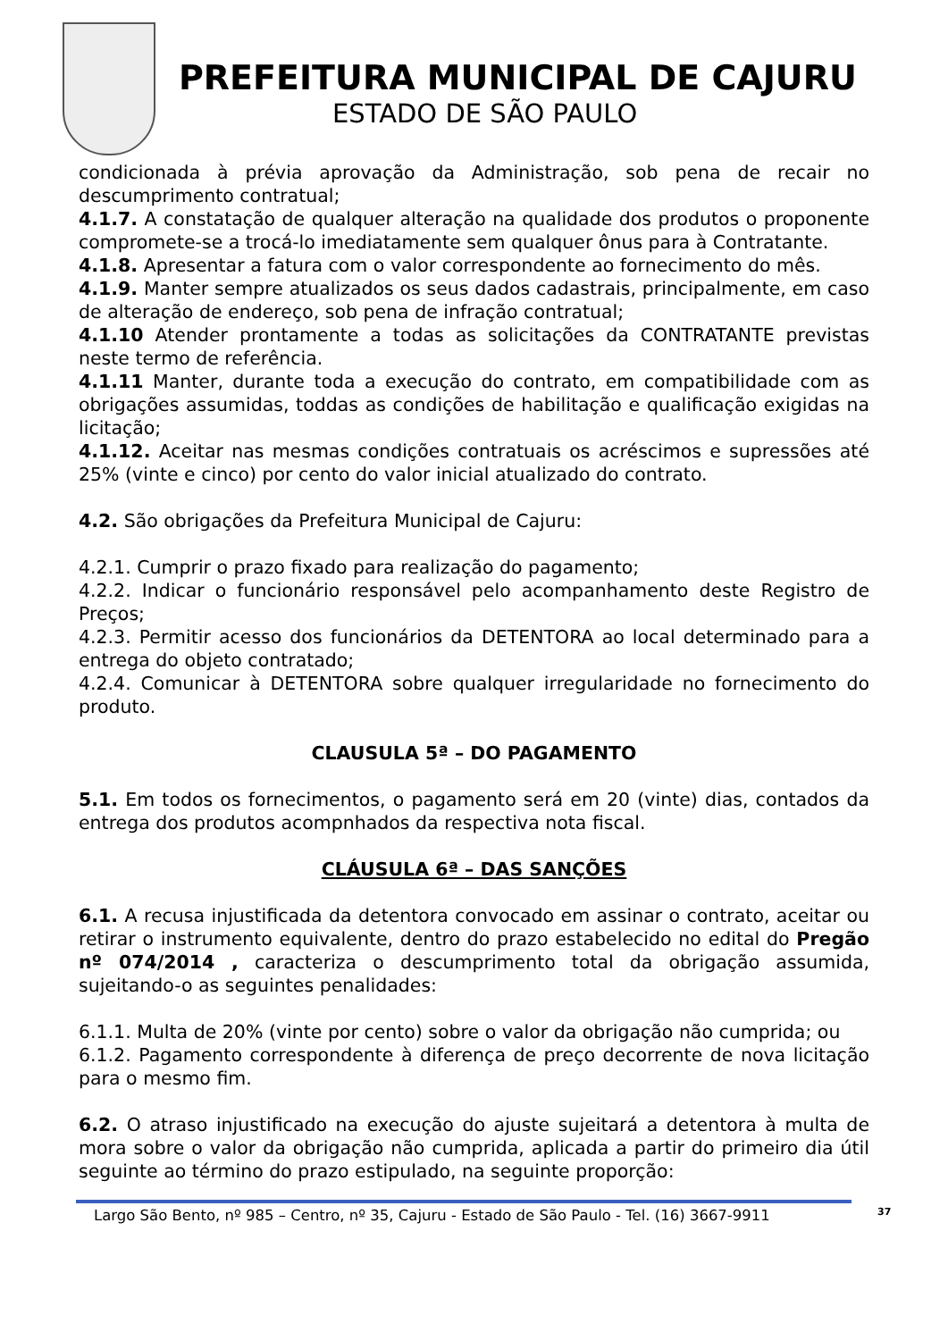PREFEITURA MUNICIPAL DE CAJURU
ESTADO DE SÃO PAULO
condicionada à prévia aprovação da Administração, sob pena de recair no descumprimento contratual;
4.1.7. A constatação de qualquer alteração na qualidade dos produtos o proponente compromete-se a trocá-lo imediatamente sem qualquer ônus para à Contratante.
4.1.8. Apresentar a fatura com o valor correspondente ao fornecimento do mês.
4.1.9. Manter sempre atualizados os seus dados cadastrais, principalmente, em caso de alteração de endereço, sob pena de infração contratual;
4.1.10 Atender prontamente a todas as solicitações da CONTRATANTE previstas neste termo de referência.
4.1.11 Manter, durante toda a execução do contrato, em compatibilidade com as obrigações assumidas, toddas as condições de habilitação e qualificação exigidas na licitação;
4.1.12. Aceitar nas mesmas condições contratuais os acréscimos e supressões até 25% (vinte e cinco) por cento do valor inicial atualizado do contrato.
4.2. São obrigações da Prefeitura Municipal de Cajuru:
4.2.1. Cumprir o prazo fixado para realização do pagamento;
4.2.2. Indicar o funcionário responsável pelo acompanhamento deste Registro de Preços;
4.2.3. Permitir acesso dos funcionários da DETENTORA ao local determinado para a entrega do objeto contratado;
4.2.4. Comunicar à DETENTORA sobre qualquer irregularidade no fornecimento do produto.
CLAUSULA 5ª – DO PAGAMENTO
5.1. Em todos os fornecimentos, o pagamento será em 20 (vinte) dias, contados da entrega dos produtos acompnhados da respectiva nota fiscal.
CLÁUSULA 6ª – DAS SANÇÕES
6.1. A recusa injustificada da detentora convocado em assinar o contrato, aceitar ou retirar o instrumento equivalente, dentro do prazo estabelecido no edital do Pregão nº 074/2014 , caracteriza o descumprimento total da obrigação assumida, sujeitando-o as seguintes penalidades:
6.1.1. Multa de 20% (vinte por cento) sobre o valor da obrigação não cumprida; ou
6.1.2. Pagamento correspondente à diferença de preço decorrente de nova licitação para o mesmo fim.
6.2. O atraso injustificado na execução do ajuste sujeitará a detentora à multa de mora sobre o valor da obrigação não cumprida, aplicada a partir do primeiro dia útil seguinte ao término do prazo estipulado, na seguinte proporção:
Largo São Bento, nº 985 – Centro, nº 35, Cajuru - Estado de São Paulo - Tel. (16) 3667-9911
37